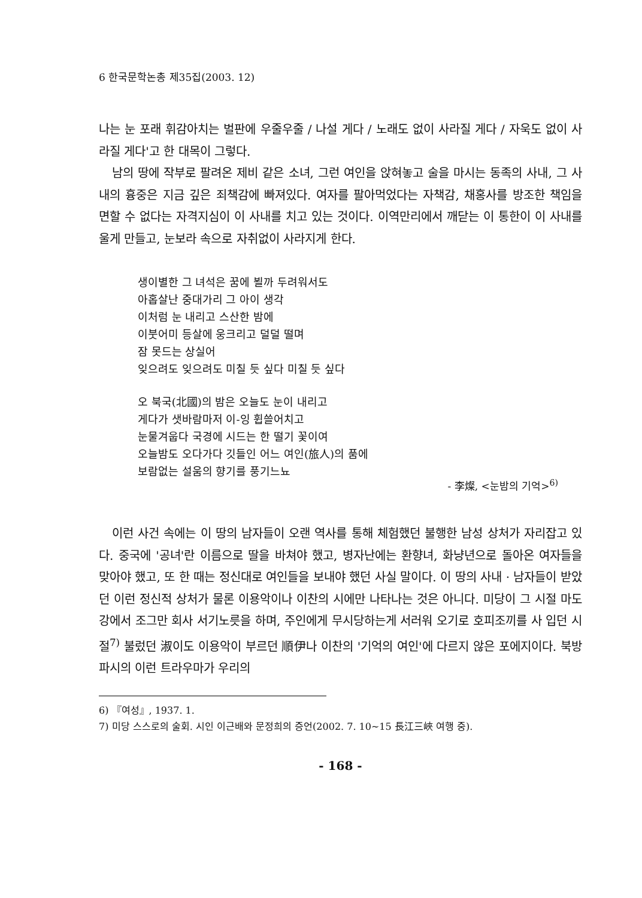6 한국문학논총 제35집(2003. 12)
나는 눈 포래 휘감아치는 벌판에 우줄우줄 / 나설 게다 / 노래도 없이 사라질 게다 / 자욱도 없이 사라질 게다'고 한 대목이 그렇다.
남의 땅에 작부로 팔려온 제비 같은 소녀, 그런 여인을 앉혀놓고 술을 마시는 동족의 사내, 그 사내의 흉중은 지금 깊은 죄책감에 빠져있다. 여자를 팔아먹었다는 자책감, 채홍사를 방조한 책임을 면할 수 없다는 자격지심이 이 사내를 치고 있는 것이다. 이역만리에서 깨닫는 이 통한이 이 사내를 울게 만들고, 눈보라 속으로 자취없이 사라지게 한다.
생이별한 그 녀석은 꿈에 뵐까 두려워서도
아홉살난 중대가리 그 아이 생각
이처럼 눈 내리고 스산한 밤에
이붓어미 등살에 웅크리고 덜덜 떨며
잠 못드는 상실어
잊으려도 잊으려도 미칠 듯 싶다 미칠 듯 싶다
오 북국(北國)의 밤은 오늘도 눈이 내리고
게다가 샛바람마저 이-잉 휩쓸어치고
눈물겨웁다 국경에 시드는 한 떨기 꽃이여
오늘밤도 오다가다 깃들인 어느 여인(旅人)의 품에
보람없는 설움의 향기를 풍기느뇨
- 李燦, <눈밤의 기억><sup>6)</sup>
이런 사건 속에는 이 땅의 남자들이 오랜 역사를 통해 체험했던 불행한 남성 상처가 자리잡고 있다. 중국에 '공녀'란 이름으로 딸을 바쳐야 했고, 병자난에는 환향녀, 화냥년으로 돌아온 여자들을 맞아야 했고, 또 한 때는 정신대로 여인들을 보내야 했던 사실 말이다. 이 땅의 사내 · 남자들이 받았던 이런 정신적 상처가 물론 이용악이나 이찬의 시에만 나타나는 것은 아니다. 미당이 그 시절 마도강에서 조그만 회사 서기노릇을 하며, 주인에게 무시당하는게 서러워 오기로 호피조끼를 사 입던 시절<sup>7)</sup> 불렀던 淑이도 이용악이 부르던 順伊나 이찬의 '기억의 여인'에 다르지 않은 포에지이다. 북방파시의 이런 트라우마가 우리의
6) 『여성』, 1937. 1.
7) 미당 스스로의 술회. 시인 이근배와 문정희의 증언(2002. 7. 10~15 長江三峽 여행 중).
- 168 -